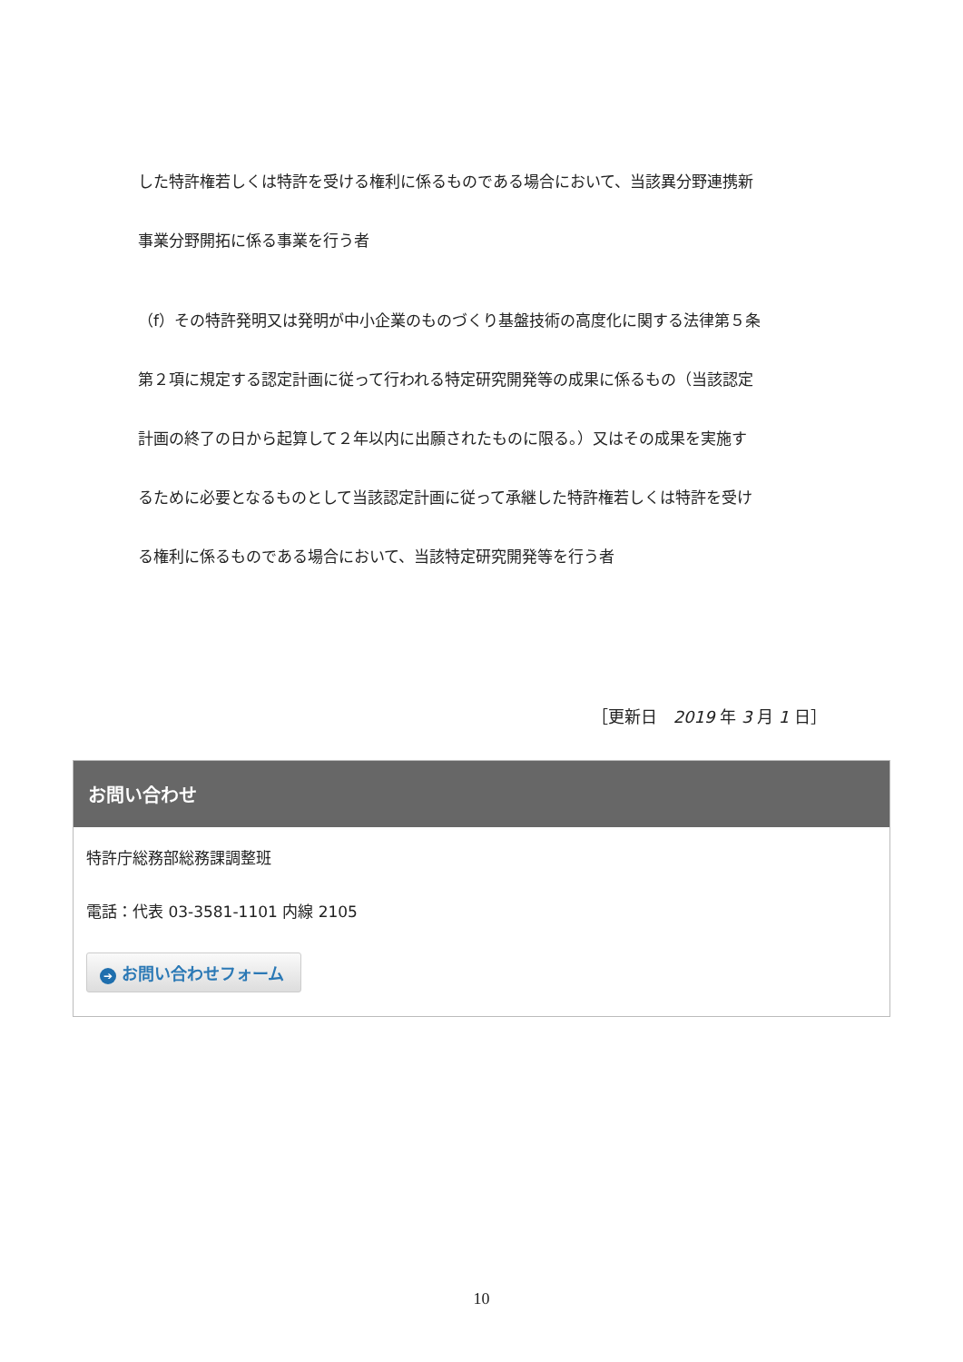した特許権若しくは特許を受ける権利に係るものである場合において、当該異分野連携新
事業分野開拓に係る事業を行う者
（f）その特許発明又は発明が中小企業のものづくり基盤技術の高度化に関する法律第５条
第２項に規定する認定計画に従って行われる特定研究開発等の成果に係るもの（当該認定
計画の終了の日から起算して２年以内に出願されたものに限る。）又はその成果を実施す
るために必要となるものとして当該認定計画に従って承継した特許権若しくは特許を受け
る権利に係るものである場合において、当該特定研究開発等を行う者
［更新日　2019 年 3 月 1 日］
お問い合わせ
特許庁総務部総務課調整班
電話：代表 03-3581-1101 内線 2105
➔ お問い合わせフォーム
10